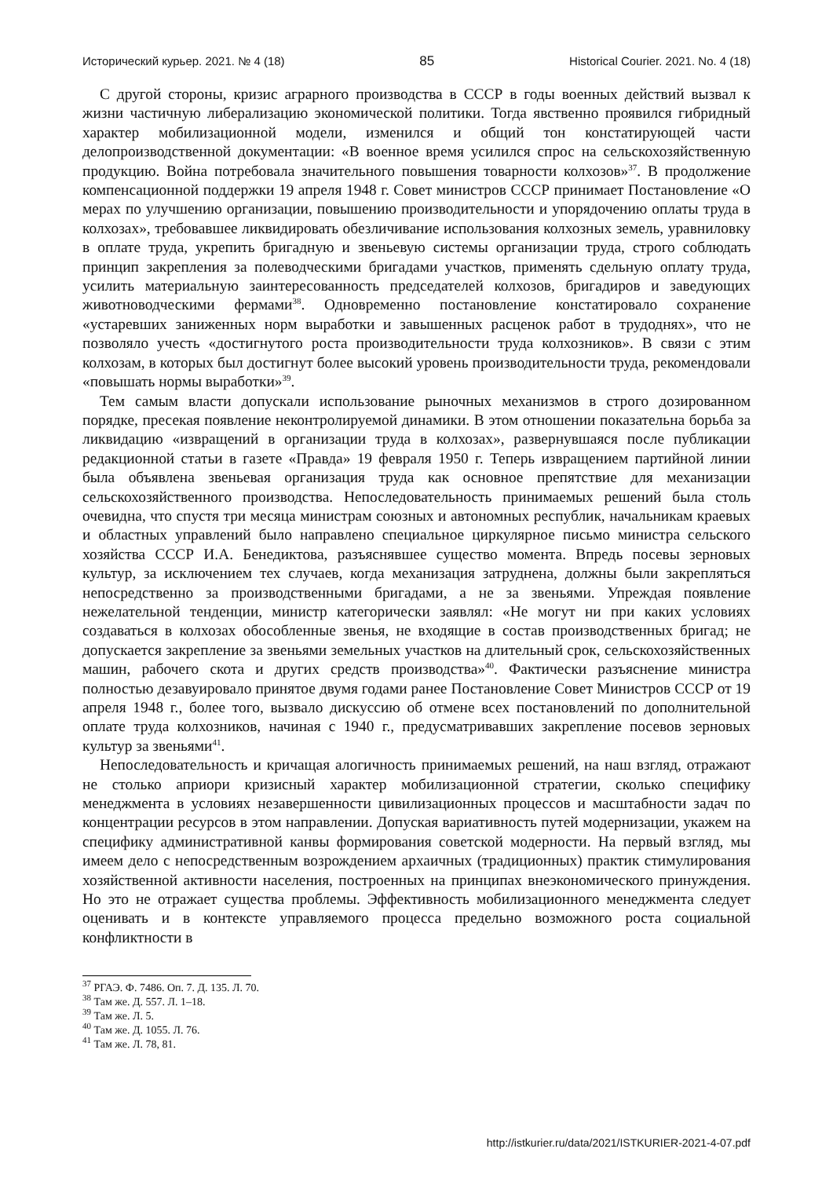Исторический курьер. 2021. № 4 (18) 85 Historical Courier. 2021. No. 4 (18)
С другой стороны, кризис аграрного производства в СССР в годы военных действий вызвал к жизни частичную либерализацию экономической политики. Тогда явственно проявился гибридный характер мобилизационной модели, изменился и общий тон констатирующей части делопроизводственной документации: «В военное время усилился спрос на сельскохозяйственную продукцию. Война потребовала значительного повышения товарности колхозов»<sup>37</sup>. В продолжение компенсационной поддержки 19 апреля 1948 г. Совет министров СССР принимает Постановление «О мерах по улучшению организации, повышению производительности и упорядочению оплаты труда в колхозах», требовавшее ликвидировать обезличивание использования колхозных земель, уравниловку в оплате труда, укрепить бригадную и звеньевую системы организации труда, строго соблюдать принцип закрепления за полеводческими бригадами участков, применять сдельную оплату труда, усилить материальную заинтересованность председателей колхозов, бригадиров и заведующих животноводческими фермами<sup>38</sup>. Одновременно постановление констатировало сохранение «устаревших заниженных норм выработки и завышенных расценок работ в трудоднях», что не позволяло учесть «достигнутого роста производительности труда колхозников». В связи с этим колхозам, в которых был достигнут более высокий уровень производительности труда, рекомендовали «повышать нормы выработки»<sup>39</sup>.
Тем самым власти допускали использование рыночных механизмов в строго дозированном порядке, пресекая появление неконтролируемой динамики. В этом отношении показательна борьба за ликвидацию «извращений в организации труда в колхозах», развернувшаяся после публикации редакционной статьи в газете «Правда» 19 февраля 1950 г. Теперь извращением партийной линии была объявлена звеньевая организация труда как основное препятствие для механизации сельскохозяйственного производства. Непоследовательность принимаемых решений была столь очевидна, что спустя три месяца министрам союзных и автономных республик, начальникам краевых и областных управлений было направлено специальное циркулярное письмо министра сельского хозяйства СССР И.А. Бенедиктова, разъяснявшее существо момента. Впредь посевы зерновых культур, за исключением тех случаев, когда механизация затруднена, должны были закрепляться непосредственно за производственными бригадами, а не за звеньями. Упреждая появление нежелательной тенденции, министр категорически заявлял: «Не могут ни при каких условиях создаваться в колхозах обособленные звенья, не входящие в состав производственных бригад; не допускается закрепление за звеньями земельных участков на длительный срок, сельскохозяйственных машин, рабочего скота и других средств производства»<sup>40</sup>. Фактически разъяснение министра полностью дезавуировало принятое двумя годами ранее Постановление Совет Министров СССР от 19 апреля 1948 г., более того, вызвало дискуссию об отмене всех постановлений по дополнительной оплате труда колхозников, начиная с 1940 г., предусматривавших закрепление посевов зерновых культур за звеньями<sup>41</sup>.
Непоследовательность и кричащая алогичность принимаемых решений, на наш взгляд, отражают не столько априори кризисный характер мобилизационной стратегии, сколько специфику менеджмента в условиях незавершенности цивилизационных процессов и масштабности задач по концентрации ресурсов в этом направлении. Допуская вариативность путей модернизации, укажем на специфику административной канвы формирования советской модерности. На первый взгляд, мы имеем дело с непосредственным возрождением архаичных (традиционных) практик стимулирования хозяйственной активности населения, построенных на принципах внеэкономического принуждения. Но это не отражает существа проблемы. Эффективность мобилизационного менеджмента следует оценивать и в контексте управляемого процесса предельно возможного роста социальной конфликтности в
<sup>37</sup> РГАЭ. Ф. 7486. Оп. 7. Д. 135. Л. 70.
<sup>38</sup> Там же. Д. 557. Л. 1–18.
<sup>39</sup> Там же. Л. 5.
<sup>40</sup> Там же. Д. 1055. Л. 76.
<sup>41</sup> Там же. Л. 78, 81.
http://istkurier.ru/data/2021/ISTKURIER-2021-4-07.pdf